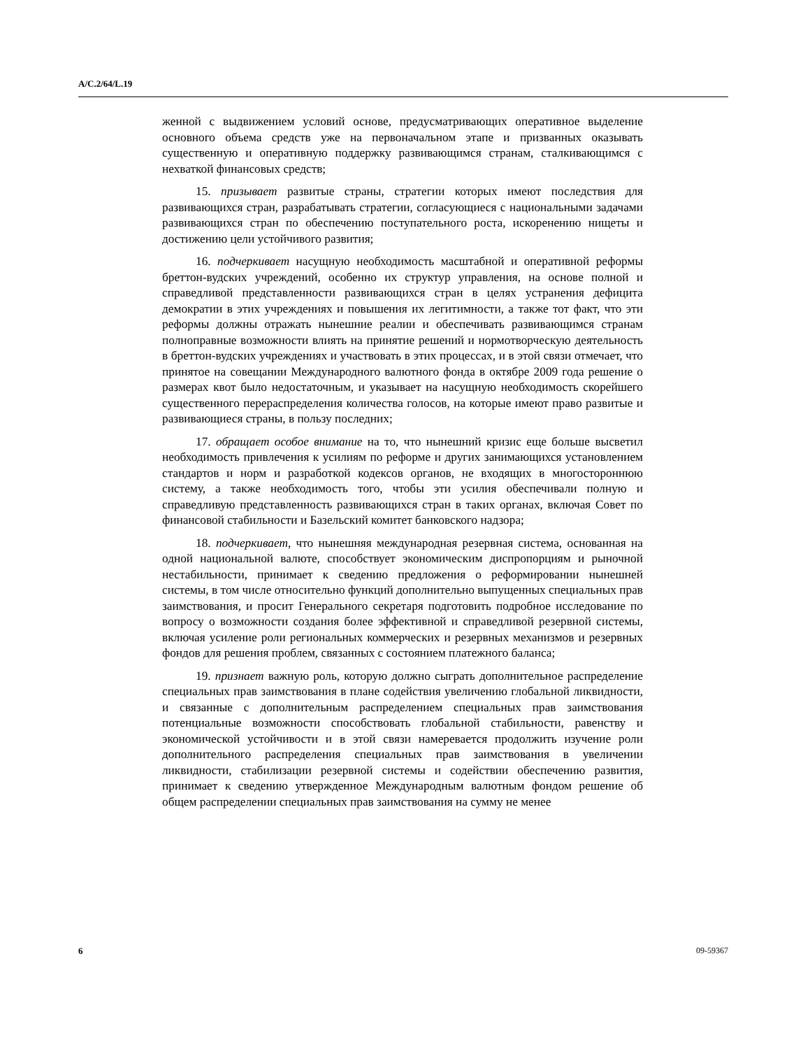A/C.2/64/L.19
женной с выдвижением условий основе, предусматривающих оперативное выделение основного объема средств уже на первоначальном этапе и призванных оказывать существенную и оперативную поддержку развивающимся странам, сталкивающимся с нехваткой финансовых средств;
15. призывает развитые страны, стратегии которых имеют последствия для развивающихся стран, разрабатывать стратегии, согласующиеся с национальными задачами развивающихся стран по обеспечению поступательного роста, искоренению нищеты и достижению цели устойчивого развития;
16. подчеркивает насущную необходимость масштабной и оперативной реформы бреттон-вудских учреждений, особенно их структур управления, на основе полной и справедливой представленности развивающихся стран в целях устранения дефицита демократии в этих учреждениях и повышения их легитимности, а также тот факт, что эти реформы должны отражать нынешние реалии и обеспечивать развивающимся странам полноправные возможности влиять на принятие решений и нормотворческую деятельность в бреттон-вудских учреждениях и участвовать в этих процессах, и в этой связи отмечает, что принятое на совещании Международного валютного фонда в октябре 2009 года решение о размерах квот было недостаточным, и указывает на насущную необходимость скорейшего существенного перераспределения количества голосов, на которые имеют право развитые и развивающиеся страны, в пользу последних;
17. обращает особое внимание на то, что нынешний кризис еще больше высветил необходимость привлечения к усилиям по реформе и других занимающихся установлением стандартов и норм и разработкой кодексов органов, не входящих в многостороннюю систему, а также необходимость того, чтобы эти усилия обеспечивали полную и справедливую представленность развивающихся стран в таких органах, включая Совет по финансовой стабильности и Базельский комитет банковского надзора;
18. подчеркивает, что нынешняя международная резервная система, основанная на одной национальной валюте, способствует экономическим диспропорциям и рыночной нестабильности, принимает к сведению предложения о реформировании нынешней системы, в том числе относительно функций дополнительно выпущенных специальных прав заимствования, и просит Генерального секретаря подготовить подробное исследование по вопросу о возможности создания более эффективной и справедливой резервной системы, включая усиление роли региональных коммерческих и резервных механизмов и резервных фондов для решения проблем, связанных с состоянием платежного баланса;
19. признает важную роль, которую должно сыграть дополнительное распределение специальных прав заимствования в плане содействия увеличению глобальной ликвидности, и связанные с дополнительным распределением специальных прав заимствования потенциальные возможности способствовать глобальной стабильности, равенству и экономической устойчивости и в этой связи намеревается продолжить изучение роли дополнительного распределения специальных прав заимствования в увеличении ликвидности, стабилизации резервной системы и содействии обеспечению развития, принимает к сведению утвержденное Международным валютным фондом решение об общем распределении специальных прав заимствования на сумму не менее
6 09-59367